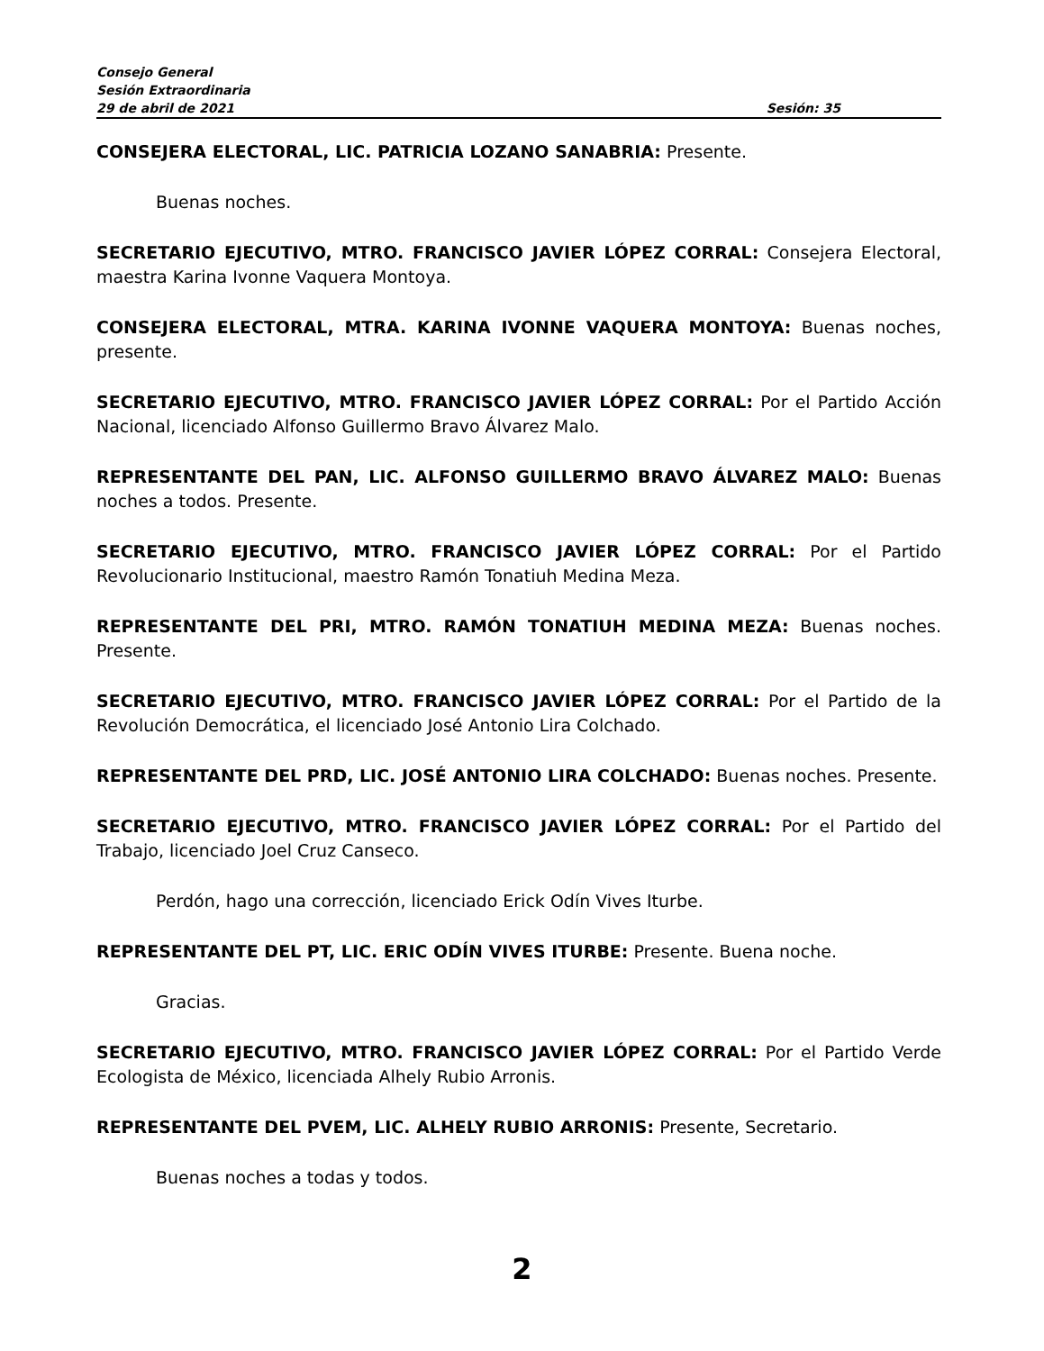Consejo General
Sesión Extraordinaria
29 de abril de 2021 Sesión: 35
CONSEJERA ELECTORAL, LIC. PATRICIA LOZANO SANABRIA: Presente.
Buenas noches.
SECRETARIO EJECUTIVO, MTRO. FRANCISCO JAVIER LÓPEZ CORRAL: Consejera Electoral, maestra Karina Ivonne Vaquera Montoya.
CONSEJERA ELECTORAL, MTRA. KARINA IVONNE VAQUERA MONTOYA: Buenas noches, presente.
SECRETARIO EJECUTIVO, MTRO. FRANCISCO JAVIER LÓPEZ CORRAL: Por el Partido Acción Nacional, licenciado Alfonso Guillermo Bravo Álvarez Malo.
REPRESENTANTE DEL PAN, LIC. ALFONSO GUILLERMO BRAVO ÁLVAREZ MALO: Buenas noches a todos. Presente.
SECRETARIO EJECUTIVO, MTRO. FRANCISCO JAVIER LÓPEZ CORRAL: Por el Partido Revolucionario Institucional, maestro Ramón Tonatiuh Medina Meza.
REPRESENTANTE DEL PRI, MTRO. RAMÓN TONATIUH MEDINA MEZA: Buenas noches. Presente.
SECRETARIO EJECUTIVO, MTRO. FRANCISCO JAVIER LÓPEZ CORRAL: Por el Partido de la Revolución Democrática, el licenciado José Antonio Lira Colchado.
REPRESENTANTE DEL PRD, LIC. JOSÉ ANTONIO LIRA COLCHADO: Buenas noches. Presente.
SECRETARIO EJECUTIVO, MTRO. FRANCISCO JAVIER LÓPEZ CORRAL: Por el Partido del Trabajo, licenciado Joel Cruz Canseco.
Perdón, hago una corrección, licenciado Erick Odín Vives Iturbe.
REPRESENTANTE DEL PT, LIC. ERIC ODÍN VIVES ITURBE: Presente. Buena noche.
Gracias.
SECRETARIO EJECUTIVO, MTRO. FRANCISCO JAVIER LÓPEZ CORRAL: Por el Partido Verde Ecologista de México, licenciada Alhely Rubio Arronis.
REPRESENTANTE DEL PVEM, LIC. ALHELY RUBIO ARRONIS: Presente, Secretario.
Buenas noches a todas y todos.
2